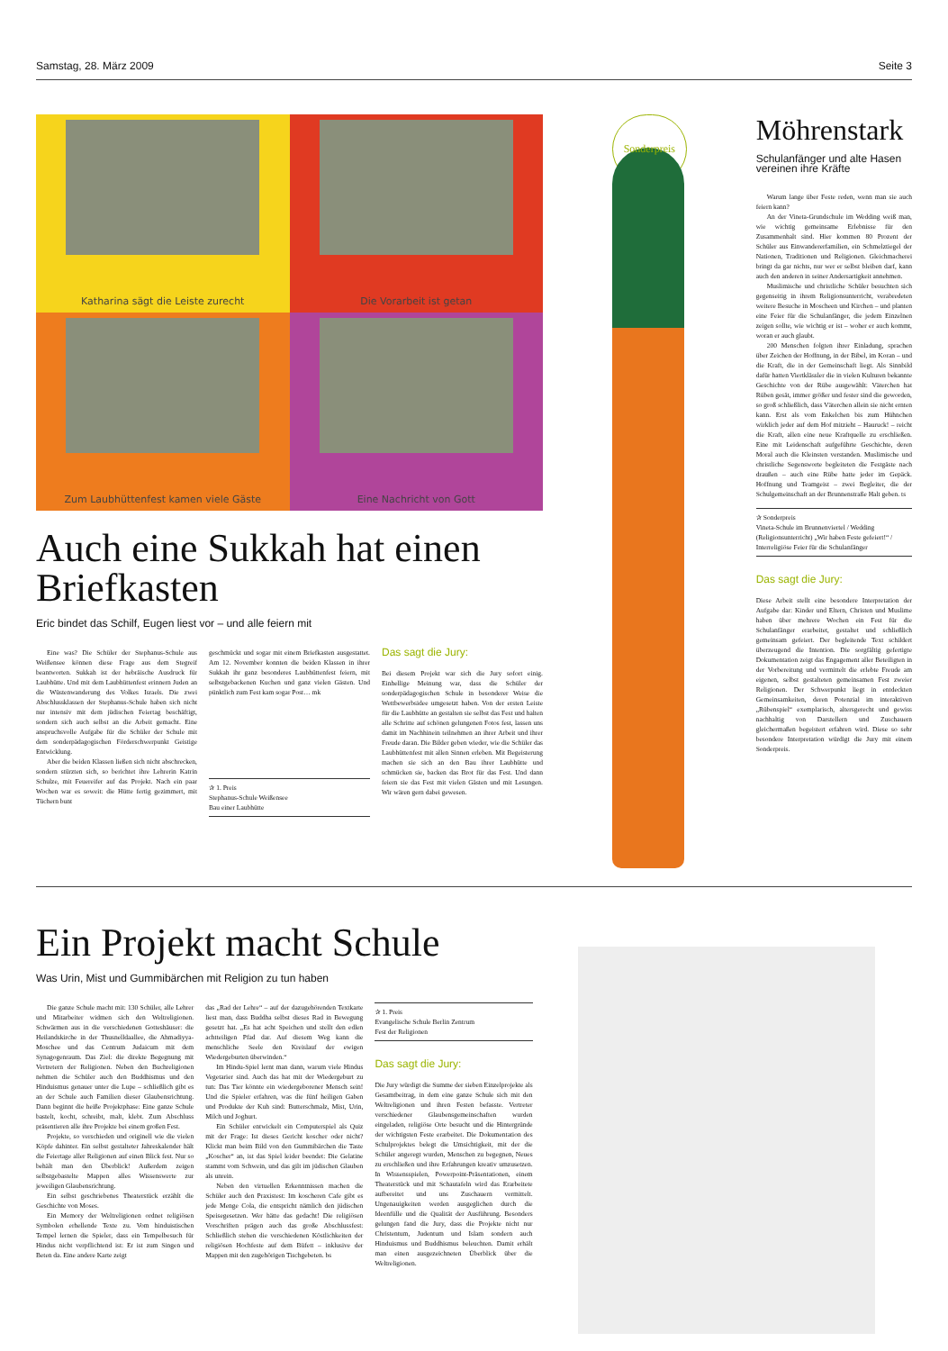Samstag, 28. März 2009 Seite 3
Katharina sägt die Leiste zurecht
Die Vorarbeit ist getan
Zum Laubhüttenfest kamen viele Gäste
Eine Nachricht von Gott
Auch eine Sukkah hat einen Briefkasten
Eric bindet das Schilf, Eugen liest vor – und alle feiern mit
Eine was? Die Schüler der Stephanus-Schule aus Weißensee können diese Frage aus dem Stegreif beantworten. Sukkah ist der hebräische Ausdruck für Laubhütte. Und mit dem Laubhüttenfest erinnern Juden an die Wüstenwanderung des Volkes Israels. Die zwei Abschlussklassen der Stephanus-Schule haben sich nicht nur intensiv mit dem jüdischen Feiertag beschäftigt, sondern sich auch selbst an die Arbeit gemacht. Eine anspruchsvolle Aufgabe für die Schüler der Schule mit dem sonderpädagogischen Förderschwerpunkt Geistige Entwicklung.
Aber die beiden Klassen ließen sich nicht abschrecken, sondern stürzten sich, so berichtet ihre Lehrerin Katrin Schulze, mit Feuereifer auf das Projekt. Nach ein paar Wochen war es soweit: die Hütte fertig gezimmert, mit Tüchern bunt
geschmückt und sogar mit einem Briefkasten ausgestattet. Am 12. November konnten die beiden Klassen in ihrer Sukkah ihr ganz besonderes Laubhüttenfest feiern, mit selbstgebackenen Kuchen und ganz vielen Gästen. Und pünktlich zum Fest kam sogar Post… mk
✰ 1. Preis
Stephanus-Schule Weißensee
Bau einer Laubhütte
Das sagt die Jury:
Bei diesem Projekt war sich die Jury sofort einig. Einhellige Meinung war, dass die Schüler der sonderpädagogischen Schule in besonderer Weise die Wettbewerbsidee umgesetzt haben. Von der ersten Leiste für die Laubhütte an gestalten sie selbst das Fest und halten alle Schritte auf schönen gelungenen Fotos fest, lassen uns damit im Nachhinein teilnehmen an ihrer Arbeit und ihrer Freude daran. Die Bilder geben wieder, wie die Schüler das Laubhüttenfest mit allen Sinnen erleben. Mit Begeisterung machen sie sich an den Bau ihrer Laubhütte und schmücken sie, backen das Brot für das Fest. Und dann feiern sie das Fest mit vielen Gästen und mit Lesungen. Wir wären gern dabei gewesen.
Sonderpreis
Möhrenstark
Schulanfänger und alte Hasen vereinen ihre Kräfte
Warum lange über Feste reden, wenn man sie auch feiern kann?
An der Vineta-Grundschule im Wedding weiß man, wie wichtig gemeinsame Erlebnisse für den Zusammenhalt sind. Hier kommen 80 Prozent der Schüler aus Einwandererfamilien, ein Schmelztiegel der Nationen, Traditionen und Religionen. Gleichmacherei bringt da gar nichts, nur wer er selbst bleiben darf, kann auch den anderen in seiner Andersartigkeit annehmen.
Muslimische und christliche Schüler besuchten sich gegenseitig in ihrem Religionsunterricht, verabredeten weitere Besuche in Moscheen und Kirchen – und planten eine Feier für die Schulanfänger, die jedem Einzelnen zeigen sollte, wie wichtig er ist – woher er auch kommt, woran er auch glaubt.
200 Menschen folgten ihrer Einladung, sprachen über Zeichen der Hoffnung, in der Bibel, im Koran – und die Kraft, die in der Gemeinschaft liegt. Als Sinnbild dafür hatten Viertklässler die in vielen Kulturen bekannte Geschichte von der Rübe ausgewählt: Väterchen hat Rüben gesät, immer größer und fester sind die geworden, so groß schließlich, dass Väterchen allein sie nicht ernten kann. Erst als vom Enkelchen bis zum Hühnchen wirklich jeder auf dem Hof mitzieht – Hauruck! – reicht die Kraft, allen eine neue Kraftquelle zu erschließen. Eine mit Leidenschaft aufgeführte Geschichte, deren Moral auch die Kleinsten verstanden. Muslimische und christliche Segensworte begleiteten die Festgäste nach draußen – auch eine Rübe hatte jeder im Gepäck. Hoffnung und Teamgeist – zwei Begleiter, die der Schulgemeinschaft an der Brunnenstraße Halt geben. ts
✰ Sonderpreis
Vineta-Schule im Brunnenviertel / Wedding (Religionsunterricht) „Wir haben Feste gefeiert!“ / Interreligiöse Feier für die Schulanfänger
Das sagt die Jury:
Diese Arbeit stellt eine besondere Interpretation der Aufgabe dar: Kinder und Eltern, Christen und Muslime haben über mehrere Wochen ein Fest für die Schulanfänger erarbeitet, gestaltet und schließlich gemeinsam gefeiert. Der begleitende Text schildert überzeugend die Intention. Die sorgfältig gefertigte Dokumentation zeigt das Engagement aller Beteiligten in der Vorbereitung und vermittelt die erlebte Freude am eigenen, selbst gestalteten gemeinsamen Fest zweier Religionen. Der Schwerpunkt liegt in entdeckten Gemeinsamkeiten, deren Potenzial im interaktiven „Rübenspiel“ exemplarisch, altersgerecht und gewiss nachhaltig von Darstellern und Zuschauern gleichermaßen begeistert erfahren wird. Diese so sehr besondere Interpretation würdigt die Jury mit einem Sonderpreis.
Ein Projekt macht Schule
Was Urin, Mist und Gummibärchen mit Religion zu tun haben
Die ganze Schule macht mit: 130 Schüler, alle Lehrer und Mitarbeiter widmen sich den Weltreligionen. Schwärmen aus in die verschiedenen Gotteshäuser: die Heilandskirche in der Thusnelldaallee, die Ahmadiyya-Moschee und das Centrum Judaicum mit dem Synagogenraum. Das Ziel: die direkte Begegnung mit Vertretern der Religionen. Neben den Buchreligionen nehmen die Schüler auch den Buddhismus und den Hinduismus genauer unter die Lupe – schließlich gibt es an der Schule auch Familien dieser Glaubensrichtung. Dann beginnt die heiße Projektphase: Eine ganze Schule bastelt, kocht, schreibt, malt, klebt. Zum Abschluss präsentieren alle ihre Projekte bei einem großen Fest.
Projekte, so verschieden und originell wie die vielen Köpfe dahinter. Ein selbst gestalteter Jahreskalender hält die Feiertage aller Religionen auf einen Blick fest. Nur so behält man den Überblick! Außerdem zeigen selbstgebastelte Mappen alles Wissenswerte zur jeweiligen Glaubensrichtung.
Ein selbst geschriebenes Theaterstück erzählt die Geschichte von Moses.
Ein Memory der Weltreligionen ordnet religiösen Symbolen erhellende Texte zu. Vom hinduistischen Tempel lernen die Spieler, dass ein Tempelbesuch für Hindus nicht verpflichtend ist: Er ist zum Singen und Beten da. Eine andere Karte zeigt
das „Rad der Lehre“ – auf der dazugehörenden Textkarte liest man, dass Buddha selbst dieses Rad in Bewegung gesetzt hat. „Es hat acht Speichen und stellt den edlen achtteiligen Pfad dar. Auf diesem Weg kann die menschliche Seele den Kreislauf der ewigen Wiedergeburten überwinden.“
Im Hindu-Spiel lernt man dann, warum viele Hindus Vegetarier sind. Auch das hat mit der Wiedergeburt zu tun: Das Tier könnte ein wiedergeborener Mensch sein! Und die Spieler erfahren, was die fünf heiligen Gaben und Produkte der Kuh sind: Butterschmalz, Mist, Urin, Milch und Joghurt.
Ein Schüler entwickelt ein Computerspiel als Quiz mit der Frage: Ist dieses Gericht koscher oder nicht? Klickt man beim Bild von den Gummibärchen die Taste „Koscher“ an, ist das Spiel leider beendet: Die Gelatine stammt vom Schwein, und das gilt im jüdischen Glauben als unrein.
Neben den virtuellen Erkenntnissen machen die Schüler auch den Praxistest: Im koscheren Cafe gibt es jede Menge Cola, die entspricht nämlich den jüdischen Speisegesetzen. Wer hätte das gedacht! Die religiösen Vorschriften prägen auch das große Abschlussfest: Schließlich stehen die verschiedenen Köstlichkeiten der religiösen Hochfeste auf dem Büfett – inklusive der Mappen mit den zugehörigen Tischgebeten. bs
✰ 1. Preis
Evangelische Schule Berlin Zentrum
Fest der Religionen
Das sagt die Jury:
Die Jury würdigt die Summe der sieben Einzelprojekte als Gesamtbeitrag, in dem eine ganze Schule sich mit den Weltreligionen und ihren Festen befasste. Vertreter verschiedener Glaubensgemeinschaften wurden eingeladen, religiöse Orte besucht und die Hintergründe der wichtigsten Feste erarbeitet. Die Dokumentation des Schulprojektes belegt die Umsichtigkeit, mit der die Schüler angeregt wurden, Menschen zu begegnen, Neues zu erschließen und ihre Erfahrungen kreativ umzusetzen. In Wissensspielen, Powerpoint-Präsentationen, einem Theaterstück und mit Schautafeln wird das Erarbeitete aufbereitet und uns Zuschauern vermittelt. Ungenauigkeiten werden ausgeglichen durch die Ideenfülle und die Qualität der Ausführung. Besonders gelungen fand die Jury, dass die Projekte nicht nur Christentum, Judentum und Islam sondern auch Hinduismus und Buddhismus beleuchten. Damit erhält man einen ausgezeichneten Überblick über die Weltreligionen.